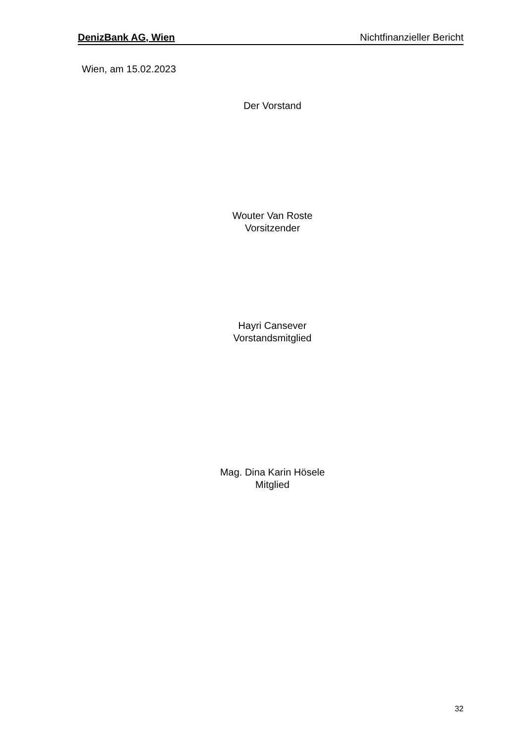DenizBank AG, Wien Nichtfinanzieller Bericht
Wien, am 15.02.2023
Der Vorstand
Wouter Van Roste
Vorsitzender
Hayri Cansever
Vorstandsmitglied
Mag. Dina Karin Hösele
Mitglied
32